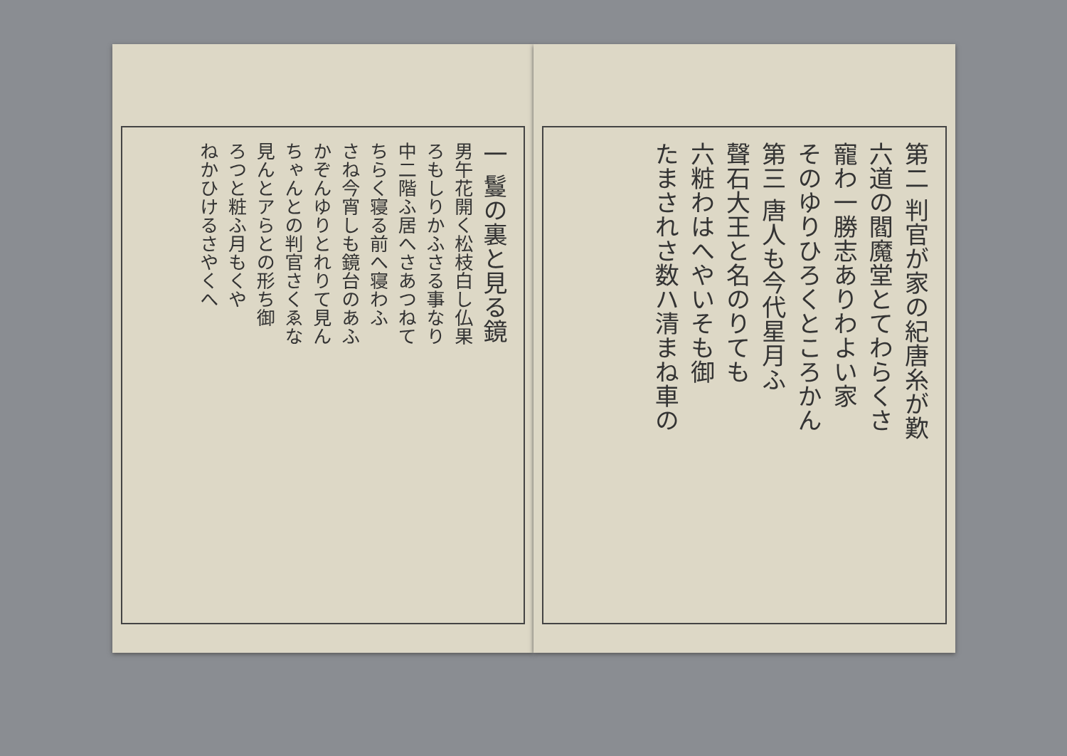一 鬘の裏と見る鏡
男午花開く松枝白し仏果
ろもしりかふさる事なり
中二階ふ居へさあつねて
ちらく寝る前へ寝わふ
さね今宵しも鏡台のあふ
かぞんゆりとれりて見ん
ちゃんとの判官さくゑな
見んとアらとの形ち御
ろつと粧ふ月もくや
ねかひけるさやくへ
第二 判官が家の紀唐糸が歎
六道の閻魔堂とてわらくさ
寵わ一勝志ありわよい家
そのゆりひろくところかん
第三 唐人も今代星月ふ
聲石大王と名のりても
六粧わはへやいそも御
たまされさ数ハ清まね車の